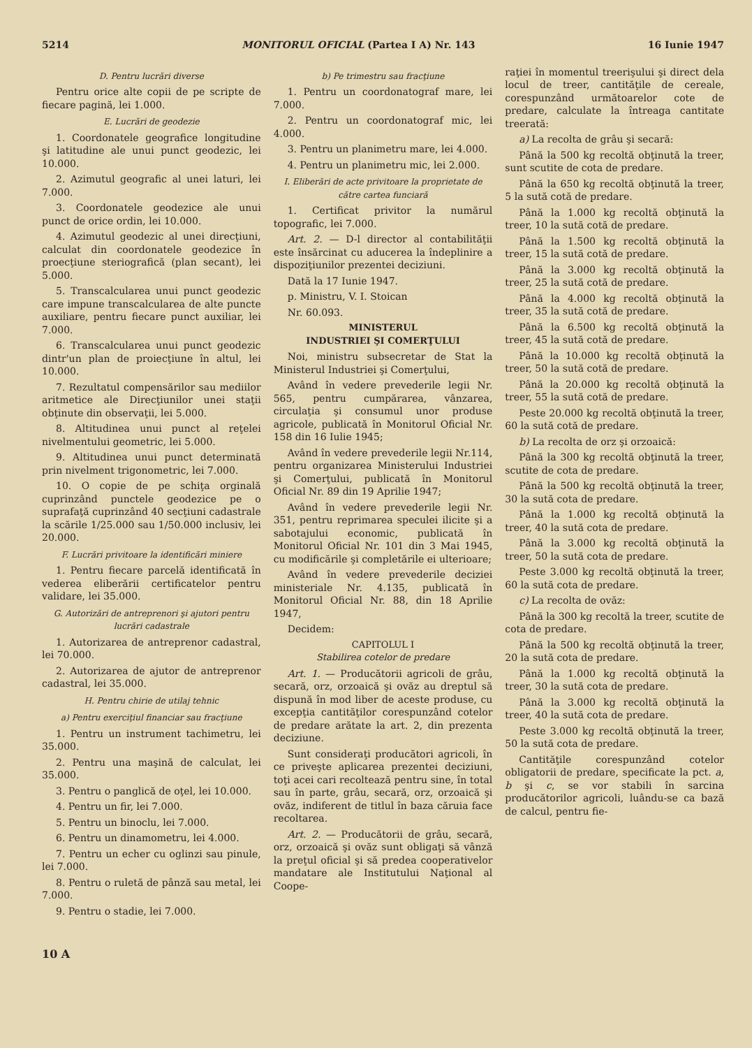5214 MONITORUL OFICIAL (Partea I A) Nr. 143 16 Iunie 1947
D. Pentru lucrări diverse
Pentru orice alte copii de pe scripte de fiecare pagină, lei 1.000.
E. Lucrări de geodezie
1. Coordonatele geografice longitudine şi latitudine ale unui punct geodezic, lei 10.000.
2. Azimutul geografic al unei laturi, lei 7.000.
3. Coordonatele geodezice ale unui punct de orice ordin, lei 10.000.
4. Azimutul geodezic al unei direcţiuni, calculat din coordonatele geodezice în proecţiune steriografică (plan secant), lei 5.000.
5. Transcalcularea unui punct geodezic care impune transcalcularea de alte puncte auxiliare, pentru fiecare punct auxiliar, lei 7.000.
6. Transcalcularea unui punct geodezic dintr'un plan de proiecţiune în altul, lei 10.000.
7. Rezultatul compensărilor sau mediilor aritmetice ale Direcţiunilor unei staţii obţinute din observaţii, lei 5.000.
8. Altitudinea unui punct al reţelei nivelmentului geometric, lei 5.000.
9. Altitudinea unui punct determinată prin nivelment trigonometric, lei 7.000.
10. O copie de pe schiţa orginală cuprinzând punctele geodezice pe o suprafaţă cuprinzând 40 secţiuni cadastrale la scările 1/25.000 sau 1/50.000 inclusiv, lei 20.000.
F. Lucrări privitoare la identificări miniere
1. Pentru fiecare parcelă identificată în vederea eliberării certificatelor pentru validare, lei 35.000.
G. Autorizări de antreprenori şi ajutori pentru lucrări cadastrale
1. Autorizarea de antreprenor cadastral, lei 70.000.
2. Autorizarea de ajutor de antreprenor cadastral, lei 35.000.
H. Pentru chirie de utilaj tehnic
a) Pentru exerciţiul financiar sau fracţiune
1. Pentru un instrument tachimetru, lei 35.000.
2. Pentru una maşină de calculat, lei 35.000.
3. Pentru o panglică de oţel, lei 10.000.
4. Pentru un fir, lei 7.000.
5. Pentru un binoclu, lei 7.000.
6. Pentru un dinamometru, lei 4.000.
7. Pentru un echer cu oglinzi sau pinule, lei 7.000.
8. Pentru o ruletă de pânză sau metal, lei 7.000.
9. Pentru o stadie, lei 7.000.
b) Pe trimestru sau fracţiune
1. Pentru un coordonatograf mare, lei 7.000.
2. Pentru un coordonatograf mic, lei 4.000.
3. Pentru un planimetru mare, lei 4.000.
4. Pentru un planimetru mic, lei 2.000.
I. Eliberări de acte privitoare la proprietate de către cartea funciară
1. Certificat privitor la numărul topografic, lei 7.000.
Art. 2. — D-l director al contabilităţii este însărcinat cu aducerea la îndeplinire a dispoziţiunilor prezentei deciziuni.
Dată la 17 Iunie 1947.
p. Ministru, V. I. Stoican
Nr. 60.093.
MINISTERUL
INDUSTRIEI ŞI COMERŢULUI
Noi, ministru subsecretar de Stat la Ministerul Industriei şi Comerţului,
Având în vedere prevederile legii Nr. 565, pentru cumpărarea, vânzarea, circulaţia şi consumul unor produse agricole, publicată în Monitorul Oficial Nr. 158 din 16 Iulie 1945;
Având în vedere prevederile legii Nr.114, pentru organizarea Ministerului Industriei şi Comerţului, publicată în Monitorul Oficial Nr. 89 din 19 Aprilie 1947;
Având în vedere prevederile legii Nr. 351, pentru reprimarea speculei ilicite şi a sabotajului economic, publicată în Monitorul Oficial Nr. 101 din 3 Mai 1945, cu modificările şi completările ei ulterioare;
Având în vedere prevederile deciziei ministeriale Nr. 4.135, publicată în Monitorul Oficial Nr. 88, din 18 Aprilie 1947,
Decidem:
CAPITOLUL I
Stabilirea cotelor de predare
Art. 1. — Producătorii agricoli de grâu, secară, orz, orzoaică şi ovăz au dreptul să dispună în mod liber de aceste produse, cu excepţia cantităţilor corespunzând cotelor de predare arătate la art. 2, din prezenta deciziune.
Sunt consideraţi producători agricoli, în ce priveşte aplicarea prezentei deciziuni, toţi acei cari recoltează pentru sine, în total sau în parte, grâu, secară, orz, orzoaică şi ovăz, indiferent de titlul în baza căruia face recoltarea.
Art. 2. — Producătorii de grâu, secară, orz, orzoaică şi ovăz sunt obligaţi să vânză la preţul oficial şi să predea cooperativelor mandatare ale Institutului Naţional al Coope-
raţiei în momentul treerişului şi direct dela locul de treer, cantităţile de cereale, corespunzând următoarelor cote de predare, calculate la întreaga cantitate treerată:
a) La recolta de grâu şi secară:
Până la 500 kg recoltă obţinută la treer, sunt scutite de cota de predare.
Până la 650 kg recoltă obţinută la treer, 5 la sută cotă de predare.
Până la 1.000 kg recoltă obţinută la treer, 10 la sută cotă de predare.
Până la 1.500 kg recoltă obţinută la treer, 15 la sută cotă de predare.
Până la 3.000 kg recoltă obţinută la treer, 25 la sută cotă de predare.
Până la 4.000 kg recoltă obţinută la treer, 35 la sută cotă de predare.
Până la 6.500 kg recoltă obţinută la treer, 45 la sută cotă de predare.
Până la 10.000 kg recoltă obţinută la treer, 50 la sută cotă de predare.
Până la 20.000 kg recoltă obţinută la treer, 55 la sută cotă de predare.
Peste 20.000 kg recoltă obţinută la treer, 60 la sută cotă de predare.
b) La recolta de orz şi orzoaică:
Până la 300 kg recoltă obţinută la treer, scutite de cota de predare.
Până la 500 kg recoltă obţinută la treer, 30 la sută cota de predare.
Până la 1.000 kg recoltă obţinută la treer, 40 la sută cota de predare.
Până la 3.000 kg recoltă obţinută la treer, 50 la sută cota de predare.
Peste 3.000 kg recoltă obţinută la treer, 60 la sută cota de predare.
c) La recolta de ovăz:
Până la 300 kg recoltă la treer, scutite de cota de predare.
Până la 500 kg recoltă obţinută la treer, 20 la sută cota de predare.
Până la 1.000 kg recoltă obţinută la treer, 30 la sută cota de predare.
Până la 3.000 kg recoltă obţinută la treer, 40 la sută cota de predare.
Peste 3.000 kg recoltă obţinută la treer, 50 la sută cota de predare.
Cantităţile corespunzând cotelor obligatorii de predare, specificate la pct. a, b şi c, se vor stabili în sarcina producătorilor agricoli, luându-se ca bază de calcul, pentru fie-
10 A